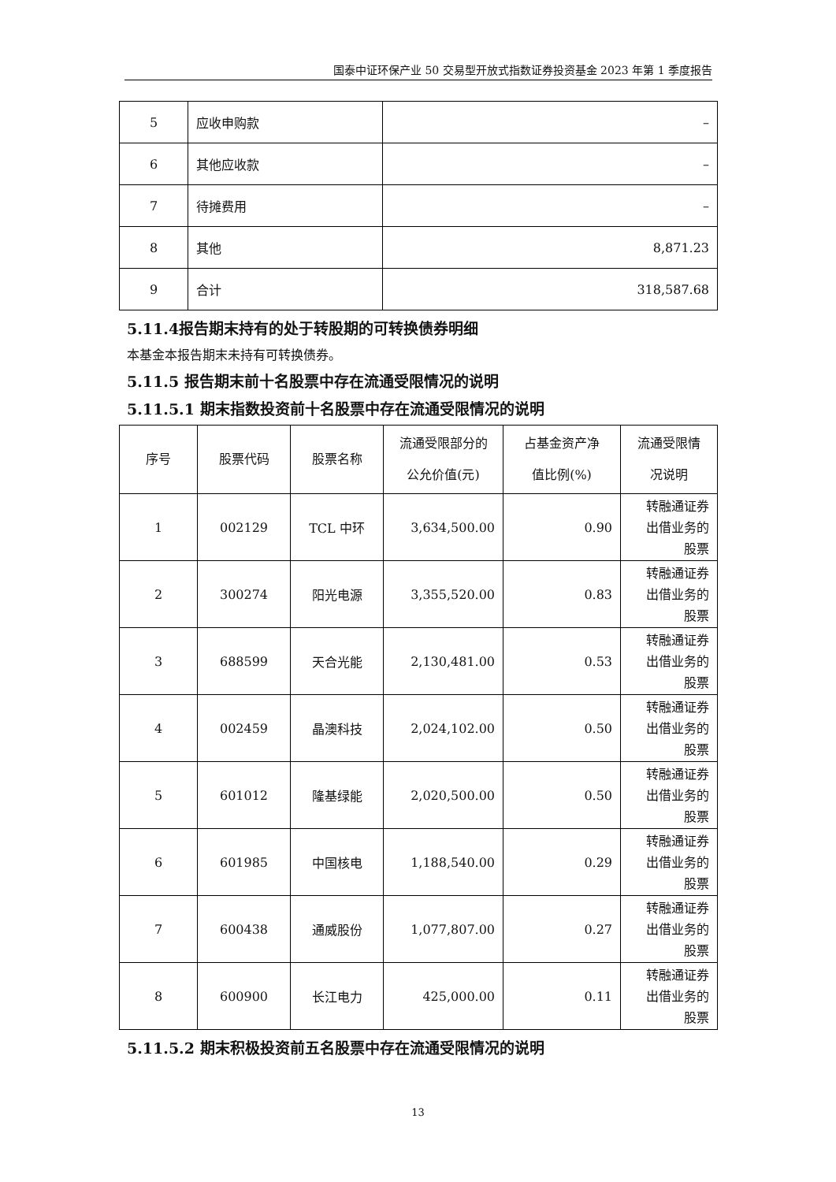国泰中证环保产业 50 交易型开放式指数证券投资基金 2023 年第 1 季度报告
| 5 | 应收申购款 | – |
| 6 | 其他应收款 | – |
| 7 | 待摊费用 | – |
| 8 | 其他 | 8,871.23 |
| 9 | 合计 | 318,587.68 |
5.11.4报告期末持有的处于转股期的可转换债券明细
本基金本报告期末未持有可转换债券。
5.11.5 报告期末前十名股票中存在流通受限情况的说明
5.11.5.1 期末指数投资前十名股票中存在流通受限情况的说明
| 序号 | 股票代码 | 股票名称 | 流通受限部分的 公允价值(元) | 占基金资产净 值比例(%) | 流通受限情 况说明 |
| --- | --- | --- | --- | --- | --- |
| 1 | 002129 | TCL 中环 | 3,634,500.00 | 0.90 | 转融通证券 出借业务的 股票 |
| 2 | 300274 | 阳光电源 | 3,355,520.00 | 0.83 | 转融通证券 出借业务的 股票 |
| 3 | 688599 | 天合光能 | 2,130,481.00 | 0.53 | 转融通证券 出借业务的 股票 |
| 4 | 002459 | 晶澳科技 | 2,024,102.00 | 0.50 | 转融通证券 出借业务的 股票 |
| 5 | 601012 | 隆基绿能 | 2,020,500.00 | 0.50 | 转融通证券 出借业务的 股票 |
| 6 | 601985 | 中国核电 | 1,188,540.00 | 0.29 | 转融通证券 出借业务的 股票 |
| 7 | 600438 | 通威股份 | 1,077,807.00 | 0.27 | 转融通证券 出借业务的 股票 |
| 8 | 600900 | 长江电力 | 425,000.00 | 0.11 | 转融通证券 出借业务的 股票 |
5.11.5.2 期末积极投资前五名股票中存在流通受限情况的说明
13